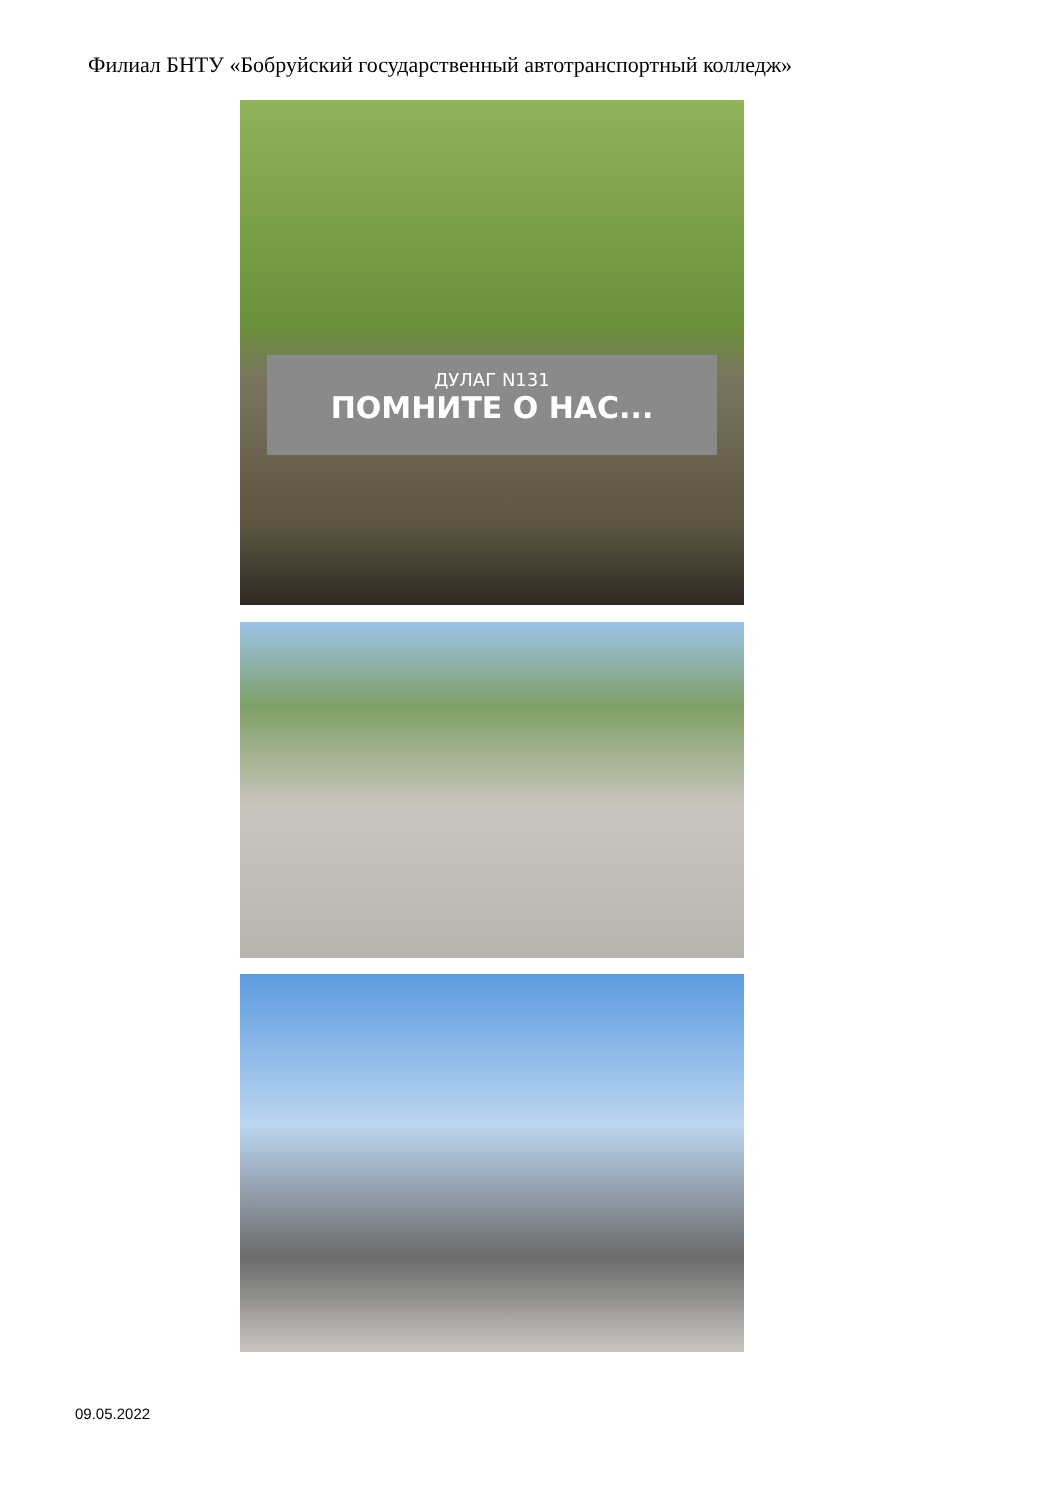Филиал БНТУ «Бобруйский государственный автотранспортный колледж»
ДУЛАГ N131
ПОМНИТЕ О НАС...
09.05.2022